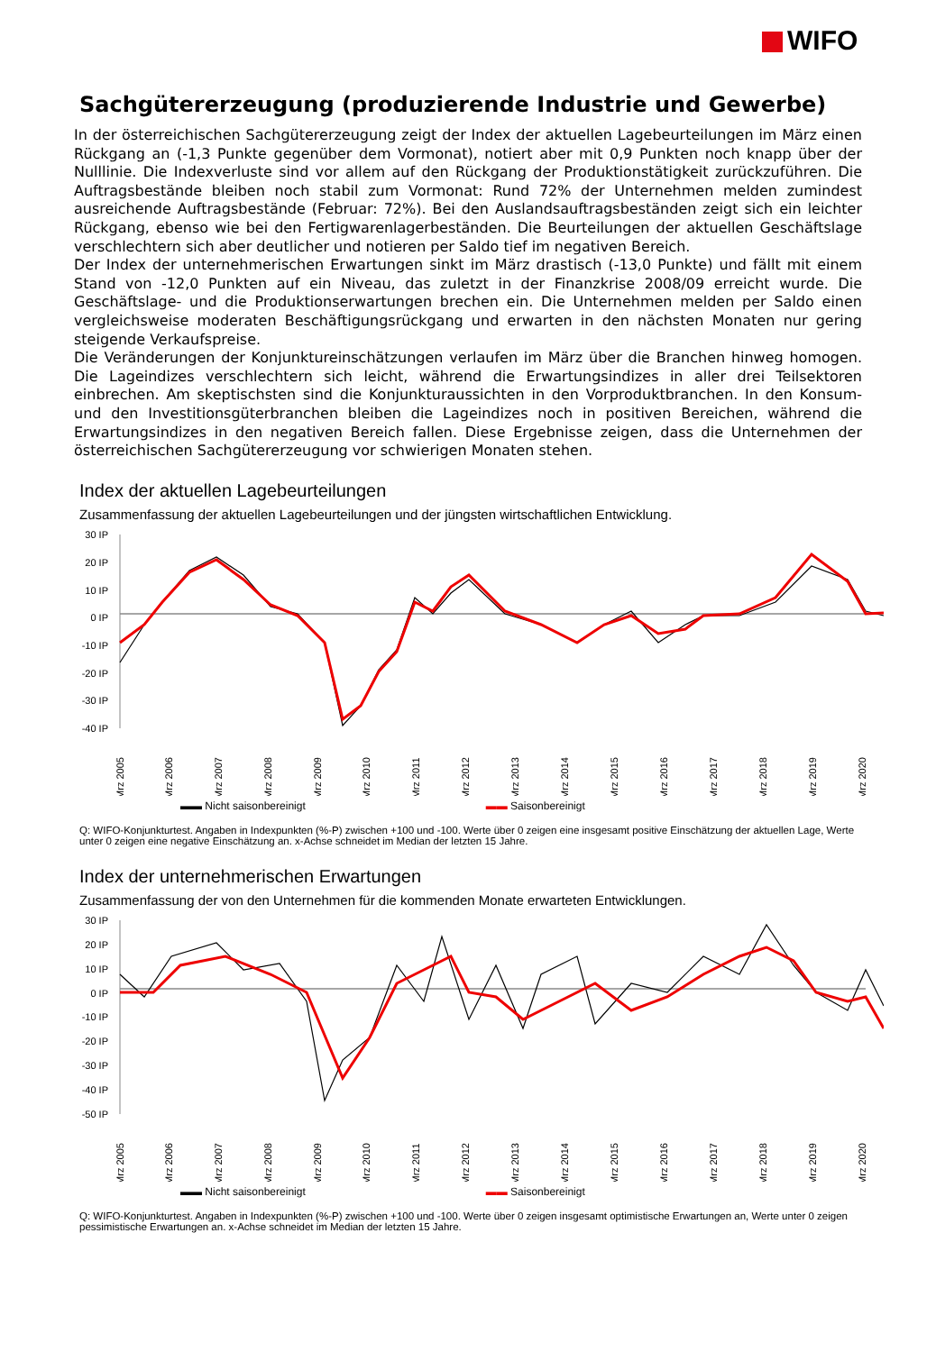WIFO
Sachgütererzeugung (produzierende Industrie und Gewerbe)
In der österreichischen Sachgütererzeugung zeigt der Index der aktuellen Lagebeurteilungen im März einen Rückgang an (-1,3 Punkte gegenüber dem Vormonat), notiert aber mit 0,9 Punkten noch knapp über der Nulllinie. Die Indexverluste sind vor allem auf den Rückgang der Produktionstätigkeit zurückzuführen. Die Auftragsbestände bleiben noch stabil zum Vormonat: Rund 72% der Unternehmen melden zumindest ausreichende Auftragsbestände (Februar: 72%). Bei den Auslandsauftragsbeständen zeigt sich ein leichter Rückgang, ebenso wie bei den Fertigwarenlagerbeständen. Die Beurteilungen der aktuellen Geschäftslage verschlechtern sich aber deutlicher und notieren per Saldo tief im negativen Bereich.
Der Index der unternehmerischen Erwartungen sinkt im März drastisch (-13,0 Punkte) und fällt mit einem Stand von -12,0 Punkten auf ein Niveau, das zuletzt in der Finanzkrise 2008/09 erreicht wurde. Die Geschäftslage- und die Produktionserwartungen brechen ein. Die Unternehmen melden per Saldo einen vergleichsweise moderaten Beschäftigungsrückgang und erwarten in den nächsten Monaten nur gering steigende Verkaufspreise.
Die Veränderungen der Konjunktureinschätzungen verlaufen im März über die Branchen hinweg homogen. Die Lageindizes verschlechtern sich leicht, während die Erwartungsindizes in aller drei Teilsektoren einbrechen. Am skeptischsten sind die Konjunkturaussichten in den Vorproduktbranchen. In den Konsum- und den Investitionsgüterbranchen bleiben die Lageindizes noch in positiven Bereichen, während die Erwartungsindizes in den negativen Bereich fallen. Diese Ergebnisse zeigen, dass die Unternehmen der österreichischen Sachgütererzeugung vor schwierigen Monaten stehen.
Index der aktuellen Lagebeurteilungen
Zusammenfassung der aktuellen Lagebeurteilungen und der jüngsten wirtschaftlichen Entwicklung.
30 IP
20 IP
10 IP
0 IP
-10 IP
-20 IP
-30 IP
-40 IP
Mrz 2005
Mrz 2006
Mrz 2007
Mrz 2008
Mrz 2009
Mrz 2010
Mrz 2011
Mrz 2012
Mrz 2013
Mrz 2014
Mrz 2015
Mrz 2016
Mrz 2017
Mrz 2018
Mrz 2019
Mrz 2020
▬▬ Nicht saisonbereinigt ▬▬ Saisonbereinigt
Q: WIFO-Konjunkturtest. Angaben in Indexpunkten (%-P) zwischen +100 und -100. Werte über 0 zeigen eine insgesamt positive Einschätzung der aktuellen Lage, Werte unter 0 zeigen eine negative Einschätzung an. x-Achse schneidet im Median der letzten 15 Jahre.
Index der unternehmerischen Erwartungen
Zusammenfassung der von den Unternehmen für die kommenden Monate erwarteten Entwicklungen.
30 IP
20 IP
10 IP
0 IP
-10 IP
-20 IP
-30 IP
-40 IP
-50 IP
Mrz 2005
Mrz 2006
Mrz 2007
Mrz 2008
Mrz 2009
Mrz 2010
Mrz 2011
Mrz 2012
Mrz 2013
Mrz 2014
Mrz 2015
Mrz 2016
Mrz 2017
Mrz 2018
Mrz 2019
Mrz 2020
▬▬ Nicht saisonbereinigt ▬▬ Saisonbereinigt
Q: WIFO-Konjunkturtest. Angaben in Indexpunkten (%-P) zwischen +100 und -100. Werte über 0 zeigen insgesamt optimistische Erwartungen an, Werte unter 0 zeigen pessimistische Erwartungen an. x-Achse schneidet im Median der letzten 15 Jahre.